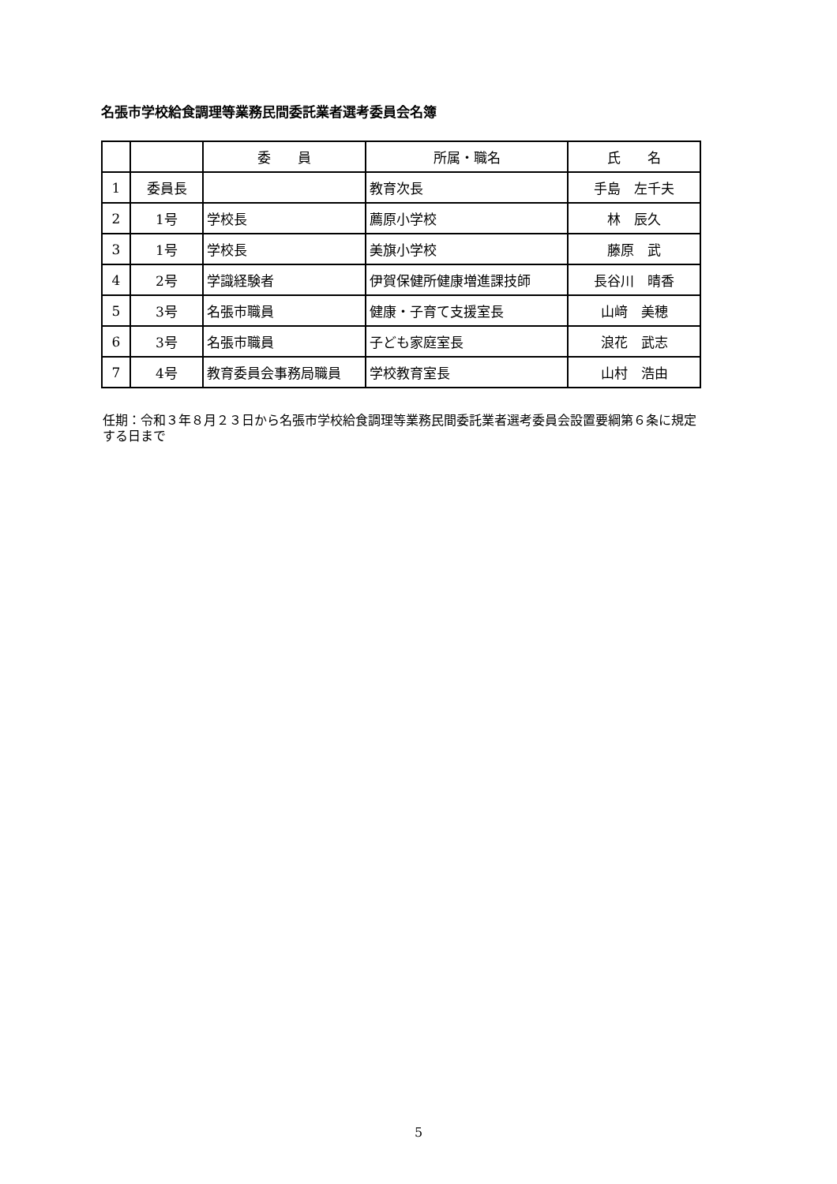名張市学校給食調理等業務民間委託業者選考委員会名簿
| | | 委 員 | 所属・職名 | 氏 名 |
| --- | --- | --- | --- | --- |
| 1 | 委員長 | | 教育次長 | 手島 左千夫 |
| 2 | 1号 | 学校長 | 薦原小学校 | 林 辰久 |
| 3 | 1号 | 学校長 | 美旗小学校 | 藤原 武 |
| 4 | 2号 | 学識経験者 | 伊賀保健所健康増進課技師 | 長谷川 晴香 |
| 5 | 3号 | 名張市職員 | 健康・子育て支援室長 | 山﨑 美穂 |
| 6 | 3号 | 名張市職員 | 子ども家庭室長 | 浪花 武志 |
| 7 | 4号 | 教育委員会事務局職員 | 学校教育室長 | 山村 浩由 |
任期：令和３年８月２３日から名張市学校給食調理等業務民間委託業者選考委員会設置要綱第６条に規定する日まで
5